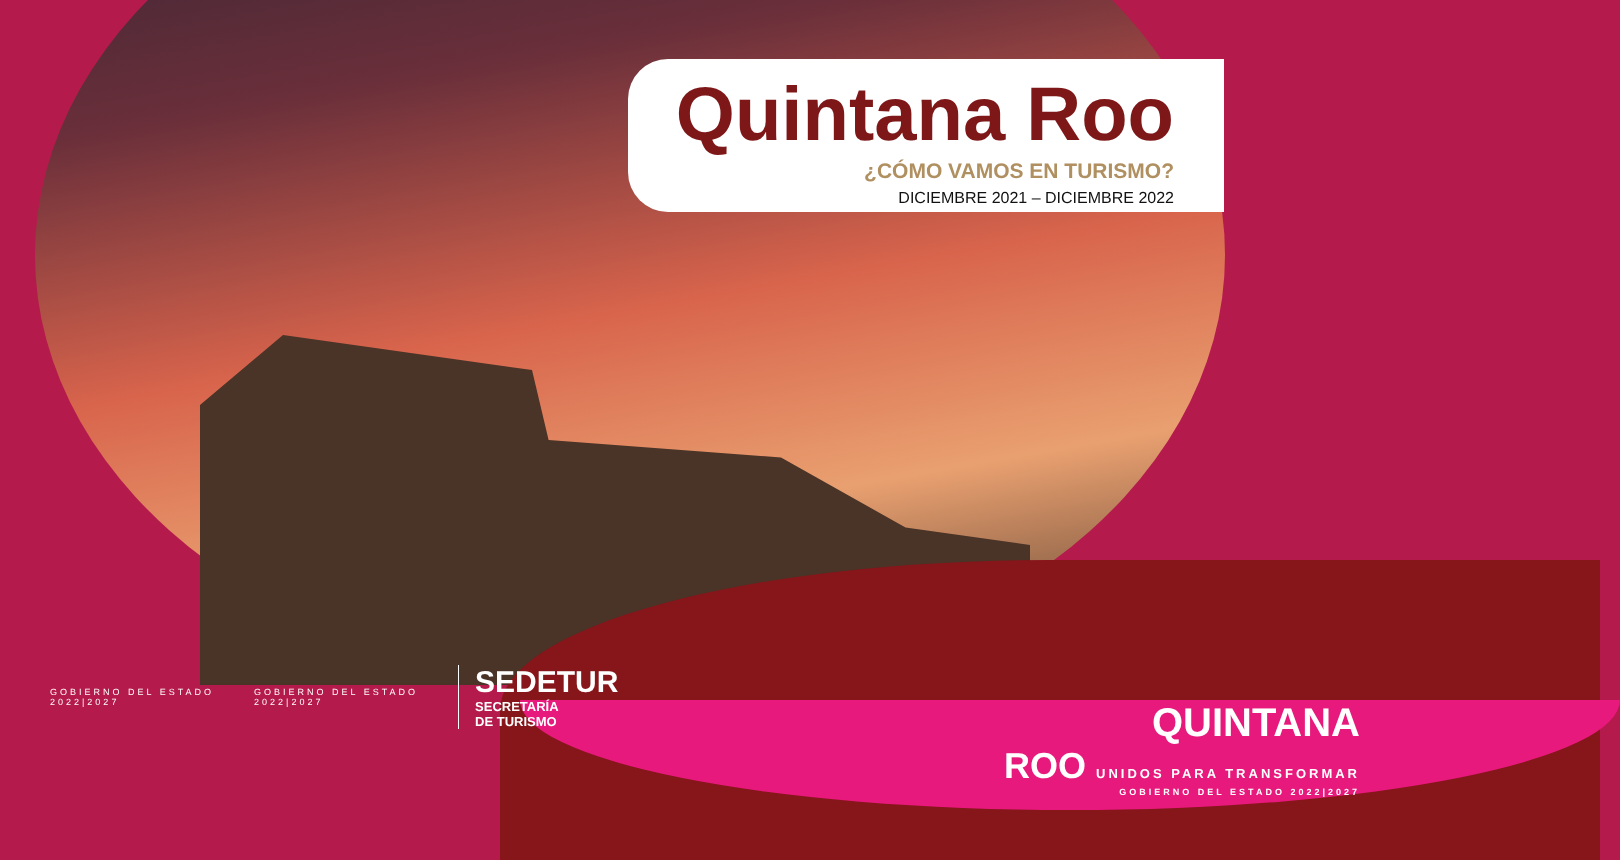Quintana Roo
¿CÓMO VAMOS EN TURISMO?
DICIEMBRE 2021 – DICIEMBRE 2022
GOBIERNO DEL ESTADO
2022|2027
GOBIERNO DEL ESTADO
2022|2027
SEDETUR
SECRETARÍA
DE TURISMO
QUINTANA
ROO UNIDOS PARA TRANSFORMAR
GOBIERNO DEL ESTADO 2022|2027